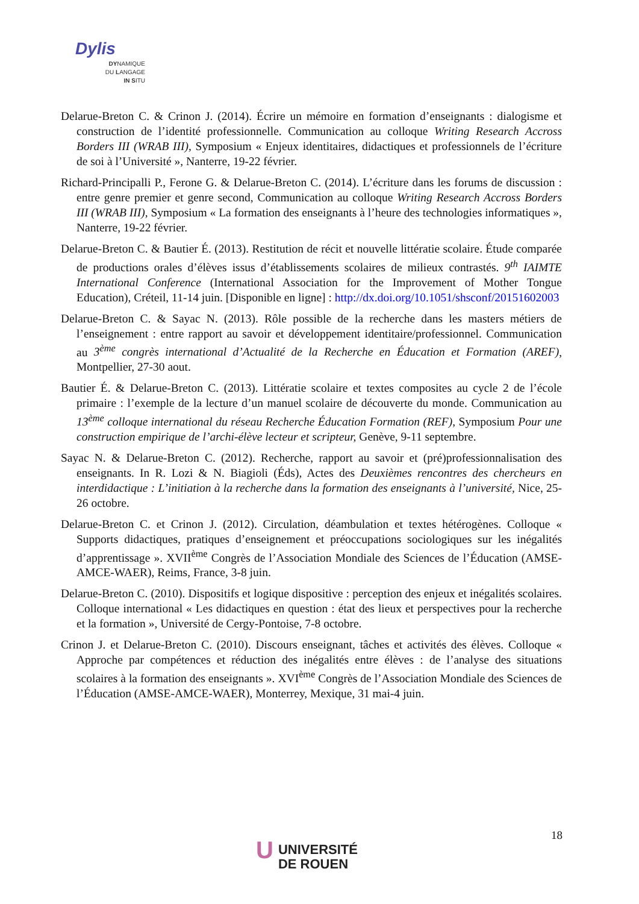Dylis
DYNAMIQUE
DU LANGAGE
IN SITU
Delarue-Breton C. & Crinon J. (2014). Écrire un mémoire en formation d’enseignants : dialogisme et construction de l’identité professionnelle. Communication au colloque Writing Research Accross Borders III (WRAB III), Symposium « Enjeux identitaires, didactiques et professionnels de l’écriture de soi à l’Université », Nanterre, 19-22 février.
Richard-Principalli P., Ferone G. & Delarue-Breton C. (2014). L’écriture dans les forums de discussion : entre genre premier et genre second, Communication au colloque Writing Research Accross Borders III (WRAB III), Symposium « La formation des enseignants à l’heure des technologies informatiques », Nanterre, 19-22 février.
Delarue-Breton C. & Bautier É. (2013). Restitution de récit et nouvelle littératie scolaire. Étude comparée de productions orales d’élèves issus d’établissements scolaires de milieux contrastés. 9<sup>th</sup> IAIMTE International Conference (International Association for the Improvement of Mother Tongue Education), Créteil, 11-14 juin. [Disponible en ligne] : http://dx.doi.org/10.1051/shsconf/20151602003
Delarue-Breton C. & Sayac N. (2013). Rôle possible de la recherche dans les masters métiers de l’enseignement : entre rapport au savoir et développement identitaire/professionnel. Communication au 3<sup>ème</sup> congrès international d’Actualité de la Recherche en Éducation et Formation (AREF), Montpellier, 27-30 aout.
Bautier É. & Delarue-Breton C. (2013). Littératie scolaire et textes composites au cycle 2 de l’école primaire : l’exemple de la lecture d’un manuel scolaire de découverte du monde. Communication au 13<sup>ème</sup> colloque international du réseau Recherche Éducation Formation (REF), Symposium Pour une construction empirique de l’archi-élève lecteur et scripteur, Genève, 9-11 septembre.
Sayac N. & Delarue-Breton C. (2012). Recherche, rapport au savoir et (pré)professionnalisation des enseignants. In R. Lozi & N. Biagioli (Éds), Actes des Deuxièmes rencontres des chercheurs en interdidactique : L’initiation à la recherche dans la formation des enseignants à l’université, Nice, 25-26 octobre.
Delarue-Breton C. et Crinon J. (2012). Circulation, déambulation et textes hétérogènes. Colloque « Supports didactiques, pratiques d’enseignement et préoccupations sociologiques sur les inégalités d’apprentissage ». XVII<sup>ème</sup> Congrès de l’Association Mondiale des Sciences de l’Éducation (AMSE-AMCE-WAER), Reims, France, 3-8 juin.
Delarue-Breton C. (2010). Dispositifs et logique dispositive : perception des enjeux et inégalités scolaires. Colloque international « Les didactiques en question : état des lieux et perspectives pour la recherche et la formation », Université de Cergy-Pontoise, 7-8 octobre.
Crinon J. et Delarue-Breton C. (2010). Discours enseignant, tâches et activités des élèves. Colloque « Approche par compétences et réduction des inégalités entre élèves : de l’analyse des situations scolaires à la formation des enseignants ». XVI<sup>ème</sup> Congrès de l’Association Mondiale des Sciences de l’Éducation (AMSE-AMCE-WAER), Monterrey, Mexique, 31 mai-4 juin.
18
U UNIVERSITÉ
DE ROUEN